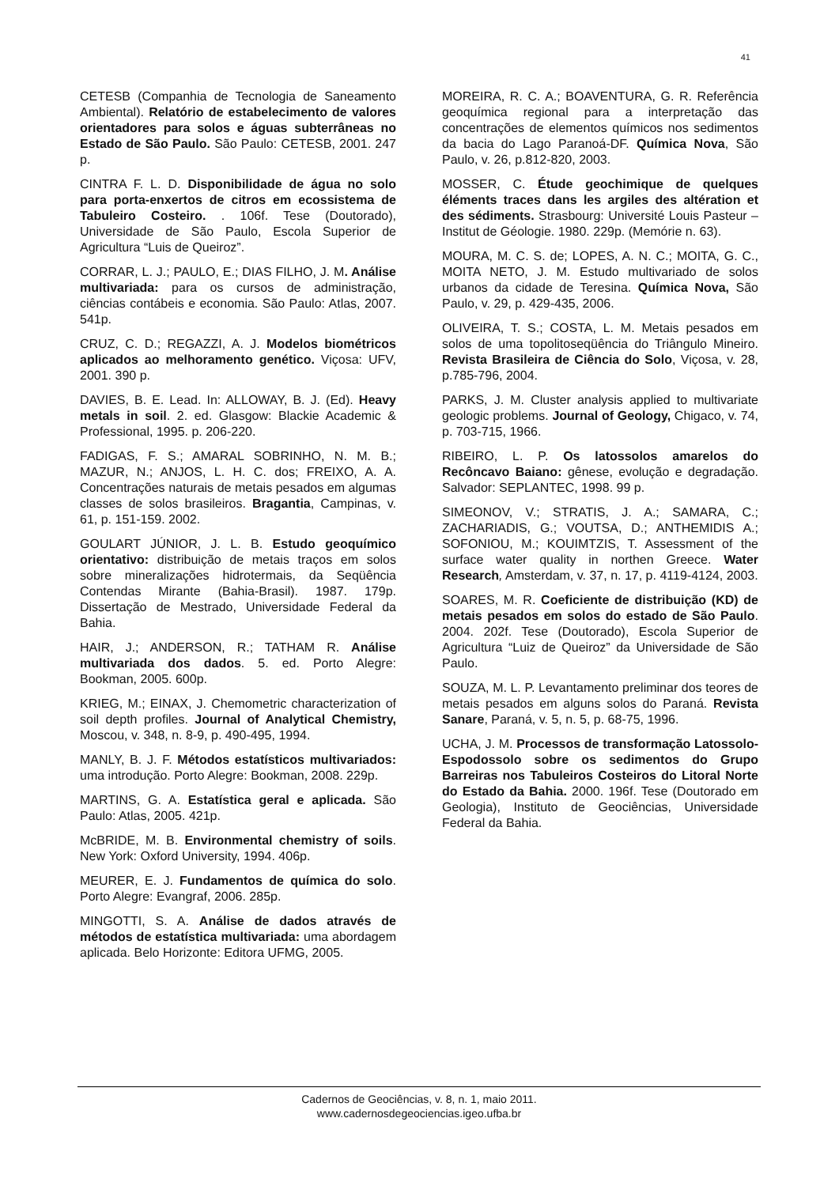41
CETESB (Companhia de Tecnologia de Saneamento Ambiental). Relatório de estabelecimento de valores orientadores para solos e águas subterrâneas no Estado de São Paulo. São Paulo: CETESB, 2001. 247 p.
CINTRA F. L. D. Disponibilidade de água no solo para porta-enxertos de citros em ecossistema de Tabuleiro Costeiro. . 106f. Tese (Doutorado), Universidade de São Paulo, Escola Superior de Agricultura “Luis de Queiroz”.
CORRAR, L. J.; PAULO, E.; DIAS FILHO, J. M. Análise multivariada: para os cursos de administração, ciências contábeis e economia. São Paulo: Atlas, 2007. 541p.
CRUZ, C. D.; REGAZZI, A. J. Modelos biométricos aplicados ao melhoramento genético. Viçosa: UFV, 2001. 390 p.
DAVIES, B. E. Lead. In: ALLOWAY, B. J. (Ed). Heavy metals in soil. 2. ed. Glasgow: Blackie Academic & Professional, 1995. p. 206-220.
FADIGAS, F. S.; AMARAL SOBRINHO, N. M. B.; MAZUR, N.; ANJOS, L. H. C. dos; FREIXO, A. A. Concentrações naturais de metais pesados em algumas classes de solos brasileiros. Bragantia, Campinas, v. 61, p. 151-159. 2002.
GOULART JÚNIOR, J. L. B. Estudo geoquímico orientativo: distribuição de metais traços em solos sobre mineralizações hidrotermais, da Seqüência Contendas Mirante (Bahia-Brasil). 1987. 179p. Dissertação de Mestrado, Universidade Federal da Bahia.
HAIR, J.; ANDERSON, R.; TATHAM R. Análise multivariada dos dados. 5. ed. Porto Alegre: Bookman, 2005. 600p.
KRIEG, M.; EINAX, J. Chemometric characterization of soil depth profiles. Journal of Analytical Chemistry, Moscou, v. 348, n. 8-9, p. 490-495, 1994.
MANLY, B. J. F. Métodos estatísticos multivariados: uma introdução. Porto Alegre: Bookman, 2008. 229p.
MARTINS, G. A. Estatística geral e aplicada. São Paulo: Atlas, 2005. 421p.
McBRIDE, M. B. Environmental chemistry of soils. New York: Oxford University, 1994. 406p.
MEURER, E. J. Fundamentos de química do solo. Porto Alegre: Evangraf, 2006. 285p.
MINGOTTI, S. A. Análise de dados através de métodos de estatística multivariada: uma abordagem aplicada. Belo Horizonte: Editora UFMG, 2005.
MOREIRA, R. C. A.; BOAVENTURA, G. R. Referência geoquímica regional para a interpretação das concentrações de elementos químicos nos sedimentos da bacia do Lago Paranoá-DF. Química Nova, São Paulo, v. 26, p.812-820, 2003.
MOSSER, C. Étude geochimique de quelques éléments traces dans les argiles des altération et des sédiments. Strasbourg: Université Louis Pasteur – Institut de Géologie. 1980. 229p. (Memórie n. 63).
MOURA, M. C. S. de; LOPES, A. N. C.; MOITA, G. C., MOITA NETO, J. M. Estudo multivariado de solos urbanos da cidade de Teresina. Química Nova, São Paulo, v. 29, p. 429-435, 2006.
OLIVEIRA, T. S.; COSTA, L. M. Metais pesados em solos de uma topolitoseqüência do Triângulo Mineiro. Revista Brasileira de Ciência do Solo, Viçosa, v. 28, p.785-796, 2004.
PARKS, J. M. Cluster analysis applied to multivariate geologic problems. Journal of Geology, Chigaco, v. 74, p. 703-715, 1966.
RIBEIRO, L. P. Os latossolos amarelos do Recôncavo Baiano: gênese, evolução e degradação. Salvador: SEPLANTEC, 1998. 99 p.
SIMEONOV, V.; STRATIS, J. A.; SAMARA, C.; ZACHARIADIS, G.; VOUTSA, D.; ANTHEMIDIS A.; SOFONIOU, M.; KOUIMTZIS, T. Assessment of the surface water quality in northen Greece. Water Research, Amsterdam, v. 37, n. 17, p. 4119-4124, 2003.
SOARES, M. R. Coeficiente de distribuição (KD) de metais pesados em solos do estado de São Paulo. 2004. 202f. Tese (Doutorado), Escola Superior de Agricultura “Luiz de Queiroz” da Universidade de São Paulo.
SOUZA, M. L. P. Levantamento preliminar dos teores de metais pesados em alguns solos do Paraná. Revista Sanare, Paraná, v. 5, n. 5, p. 68-75, 1996.
UCHA, J. M. Processos de transformação Latossolo-Espodossolo sobre os sedimentos do Grupo Barreiras nos Tabuleiros Costeiros do Litoral Norte do Estado da Bahia. 2000. 196f. Tese (Doutorado em Geologia), Instituto de Geociências, Universidade Federal da Bahia.
Cadernos de Geociências, v. 8, n. 1, maio 2011.
www.cadernosdegeociencias.igeo.ufba.br